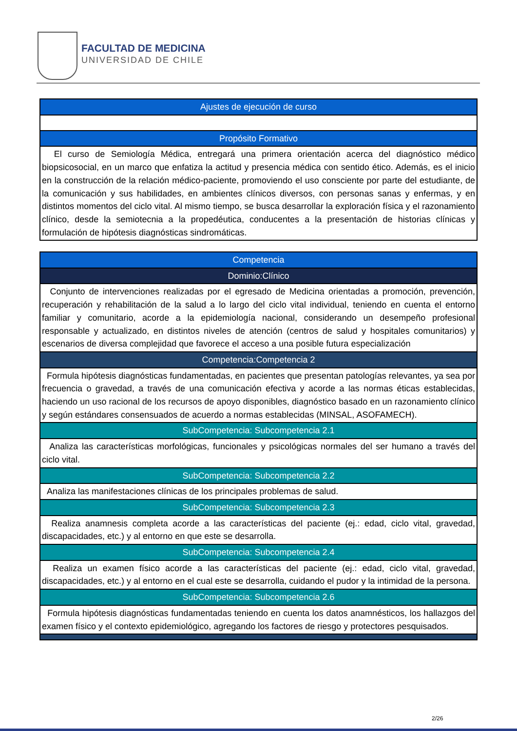FACULTAD DE MEDICINA
UNIVERSIDAD DE CHILE
| Ajustes de ejecución de curso |
| Propósito Formativo |
| El curso de Semiología Médica, entregará una primera orientación acerca del diagnóstico médico biopsicosocial, en un marco que enfatiza la actitud y presencia médica con sentido ético. Además, es el inicio en la construcción de la relación médico-paciente, promoviendo el uso consciente por parte del estudiante, de la comunicación y sus habilidades, en ambientes clínicos diversos, con personas sanas y enfermas, y en distintos momentos del ciclo vital. Al mismo tiempo, se busca desarrollar la exploración física y el razonamiento clínico, desde la semiotecnia a la propedéutica, conducentes a la presentación de historias clínicas y formulación de hipótesis diagnósticas sindromáticas. |
| Competencia |
| Dominio:Clínico |
| Conjunto de intervenciones realizadas por el egresado de Medicina orientadas a promoción, prevención, recuperación y rehabilitación de la salud a lo largo del ciclo vital individual, teniendo en cuenta el entorno familiar y comunitario, acorde a la epidemiología nacional, considerando un desempeño profesional responsable y actualizado, en distintos niveles de atención (centros de salud y hospitales comunitarios) y escenarios de diversa complejidad que favorece el acceso a una posible futura especialización |
| Competencia:Competencia 2 |
| Formula hipótesis diagnósticas fundamentadas, en pacientes que presentan patologías relevantes, ya sea por frecuencia o gravedad, a través de una comunicación efectiva y acorde a las normas éticas establecidas, haciendo un uso racional de los recursos de apoyo disponibles, diagnóstico basado en un razonamiento clínico y según estándares consensuados de acuerdo a normas establecidas (MINSAL, ASOFAMECH). |
| SubCompetencia: Subcompetencia 2.1 |
| Analiza las características morfológicas, funcionales y psicológicas normales del ser humano a través del ciclo vital. |
| SubCompetencia: Subcompetencia 2.2 |
| Analiza las manifestaciones clínicas de los principales problemas de salud. |
| SubCompetencia: Subcompetencia 2.3 |
| Realiza anamnesis completa acorde a las características del paciente (ej.: edad, ciclo vital, gravedad, discapacidades, etc.) y al entorno en que este se desarrolla. |
| SubCompetencia: Subcompetencia 2.4 |
| Realiza un examen físico acorde a las características del paciente (ej.: edad, ciclo vital, gravedad, discapacidades, etc.) y al entorno en el cual este se desarrolla, cuidando el pudor y la intimidad de la persona. |
| SubCompetencia: Subcompetencia 2.6 |
| Formula hipótesis diagnósticas fundamentadas teniendo en cuenta los datos anamnésticos, los hallazgos del examen físico y el contexto epidemiológico, agregando los factores de riesgo y protectores pesquisados. |
2/26